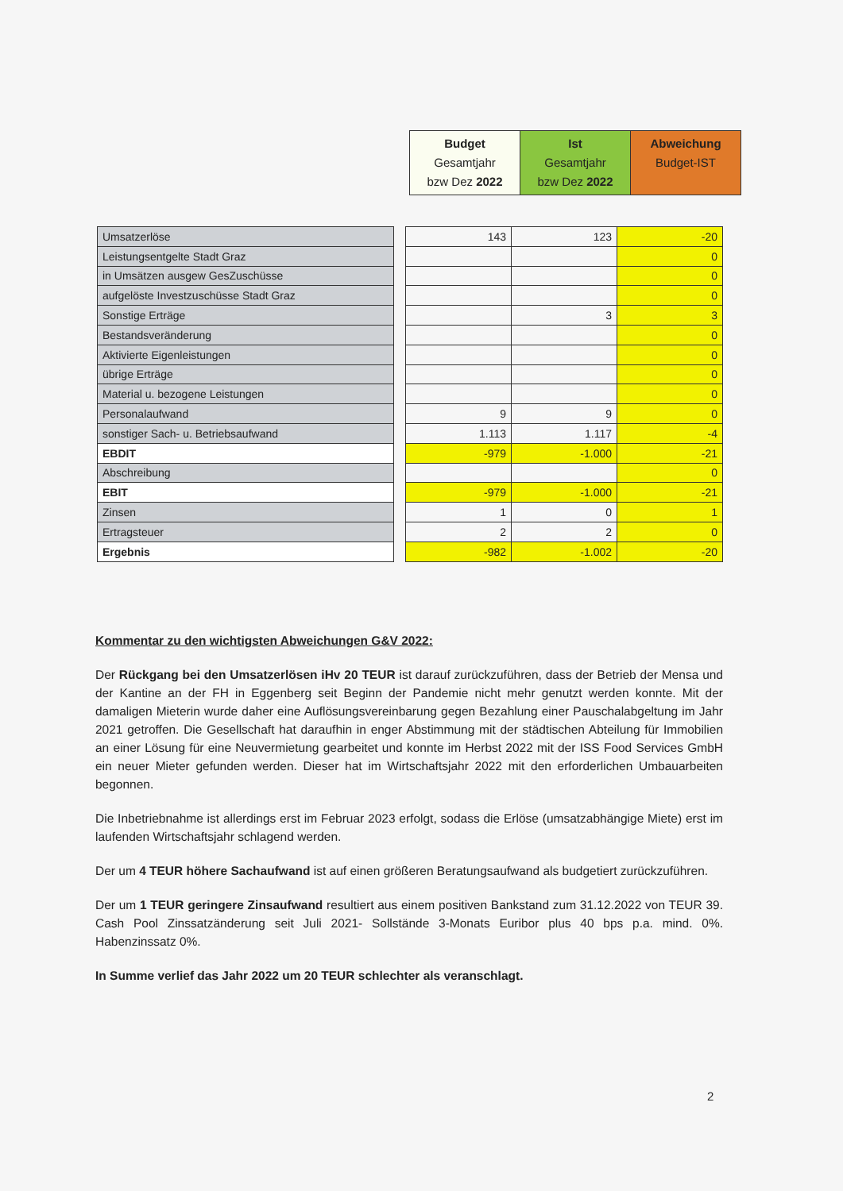| Budget Gesamtjahr bzw Dez 2022 | Ist Gesamtjahr bzw Dez 2022 | Abweichung Budget-IST |
| Umsatzerlöse |
| Leistungsentgelte Stadt Graz |
| in Umsätzen ausgew GesZuschüsse |
| aufgelöste Investzuschüsse Stadt Graz |
| Sonstige Erträge |
| Bestandsveränderung |
| Aktivierte Eigenleistungen |
| übrige Erträge |
| Material u. bezogene Leistungen |
| Personalaufwand |
| sonstiger Sach- u. Betriebsaufwand |
| EBDIT |
| Abschreibung |
| EBIT |
| Zinsen |
| Ertragsteuer |
| Ergebnis |
| 143 | 123 | -20 |
| | | 0 |
| | | 0 |
| | | 0 |
| | 3 | 3 |
| | | 0 |
| | | 0 |
| | | 0 |
| | | 0 |
| 9 | 9 | 0 |
| 1.113 | 1.117 | -4 |
| -979 | -1.000 | -21 |
| | | 0 |
| -979 | -1.000 | -21 |
| 1 | 0 | 1 |
| 2 | 2 | 0 |
| -982 | -1.002 | -20 |
Kommentar zu den wichtigsten Abweichungen G&V 2022:
Der Rückgang bei den Umsatzerlösen iHv 20 TEUR ist darauf zurückzuführen, dass der Betrieb der Mensa und der Kantine an der FH in Eggenberg seit Beginn der Pandemie nicht mehr genutzt werden konnte. Mit der damaligen Mieterin wurde daher eine Auflösungsvereinbarung gegen Bezahlung einer Pauschalabgeltung im Jahr 2021 getroffen. Die Gesellschaft hat daraufhin in enger Abstimmung mit der städtischen Abteilung für Immobilien an einer Lösung für eine Neuvermietung gearbeitet und konnte im Herbst 2022 mit der ISS Food Services GmbH ein neuer Mieter gefunden werden. Dieser hat im Wirtschaftsjahr 2022 mit den erforderlichen Umbauarbeiten begonnen.
Die Inbetriebnahme ist allerdings erst im Februar 2023 erfolgt, sodass die Erlöse (umsatzabhängige Miete) erst im laufenden Wirtschaftsjahr schlagend werden.
Der um 4 TEUR höhere Sachaufwand ist auf einen größeren Beratungsaufwand als budgetiert zurückzuführen.
Der um 1 TEUR geringere Zinsaufwand resultiert aus einem positiven Bankstand zum 31.12.2022 von TEUR 39. Cash Pool Zinssatzänderung seit Juli 2021- Sollstände 3-Monats Euribor plus 40 bps p.a. mind. 0%. Habenzinssatz 0%.
In Summe verlief das Jahr 2022 um 20 TEUR schlechter als veranschlagt.
2